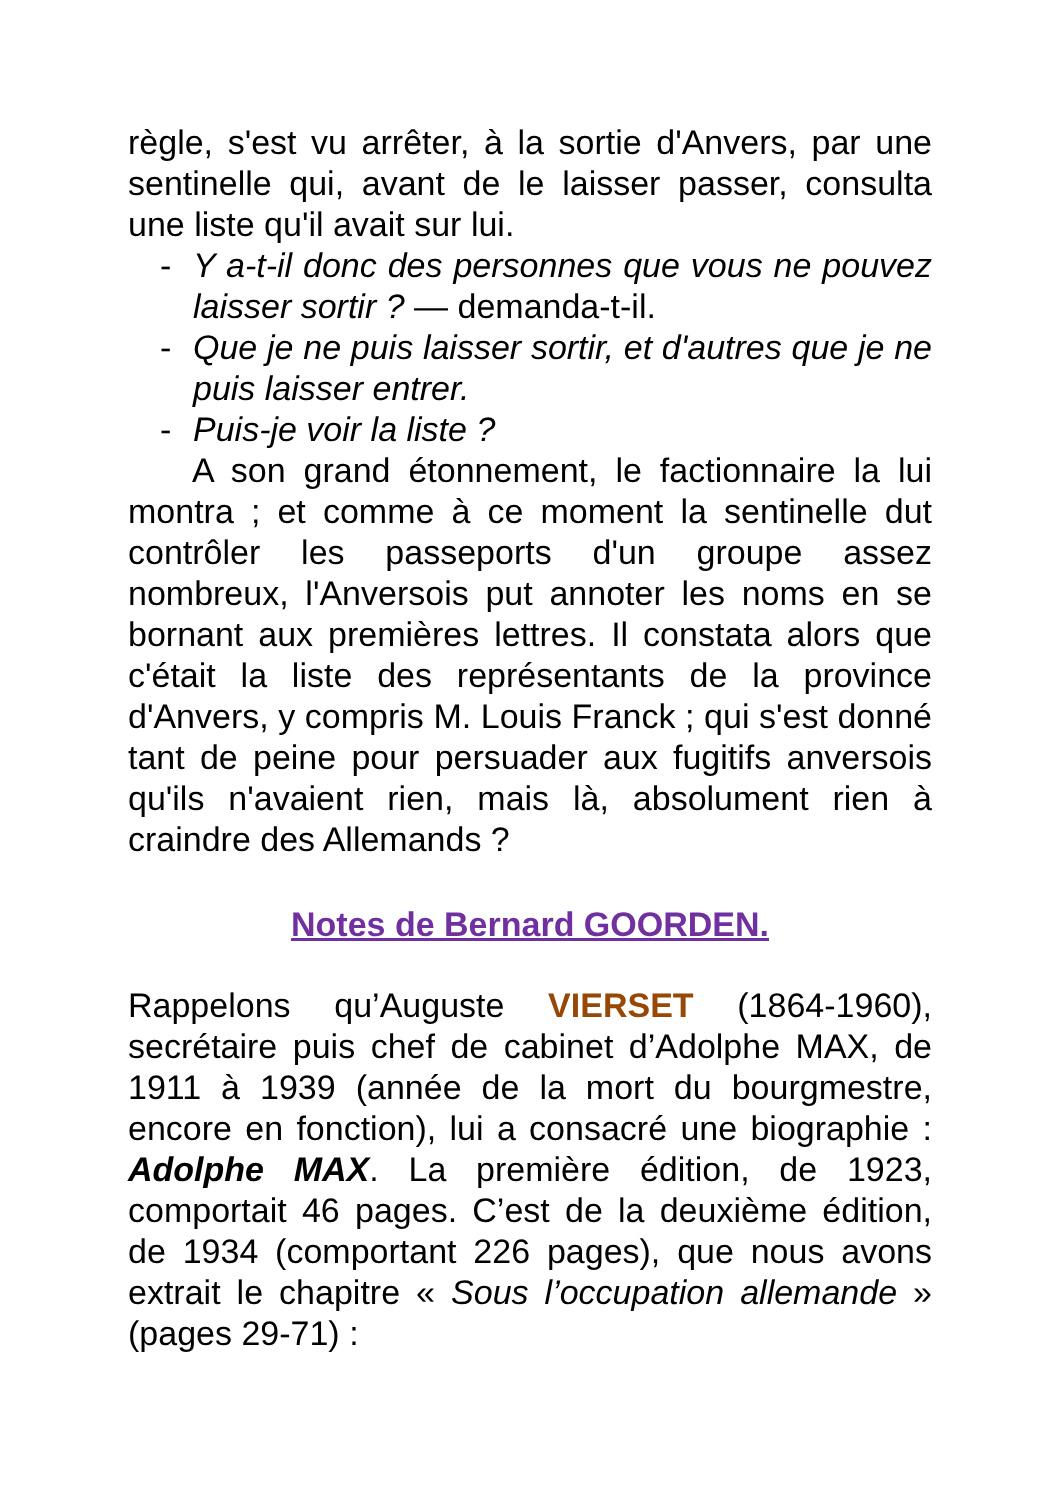règle, s'est vu arrêter, à la sortie d'Anvers, par une sentinelle qui, avant de le laisser passer, consulta une liste qu'il avait sur lui.
- Y a-t-il donc des personnes que vous ne pouvez laisser sortir ? — demanda-t-il.
- Que je ne puis laisser sortir, et d'autres que je ne puis laisser entrer.
- Puis-je voir la liste ?
A son grand étonnement, le factionnaire la lui montra ; et comme à ce moment la sentinelle dut contrôler les passeports d'un groupe assez nombreux, l'Anversois put annoter les noms en se bornant aux premières lettres. Il constata alors que c'était la liste des représentants de la province d'Anvers, y compris M. Louis Franck ; qui s'est donné tant de peine pour persuader aux fugitifs anversois qu'ils n'avaient rien, mais là, absolument rien à craindre des Allemands ?
Notes de Bernard GOORDEN.
Rappelons qu’Auguste VIERSET (1864-1960), secrétaire puis chef de cabinet d’Adolphe MAX, de 1911 à 1939 (année de la mort du bourgmestre, encore en fonction), lui a consacré une biographie : Adolphe MAX. La première édition, de 1923, comportait 46 pages. C’est de la deuxième édition, de 1934 (comportant 226 pages), que nous avons extrait le chapitre « Sous l’occupation allemande » (pages 29-71) :